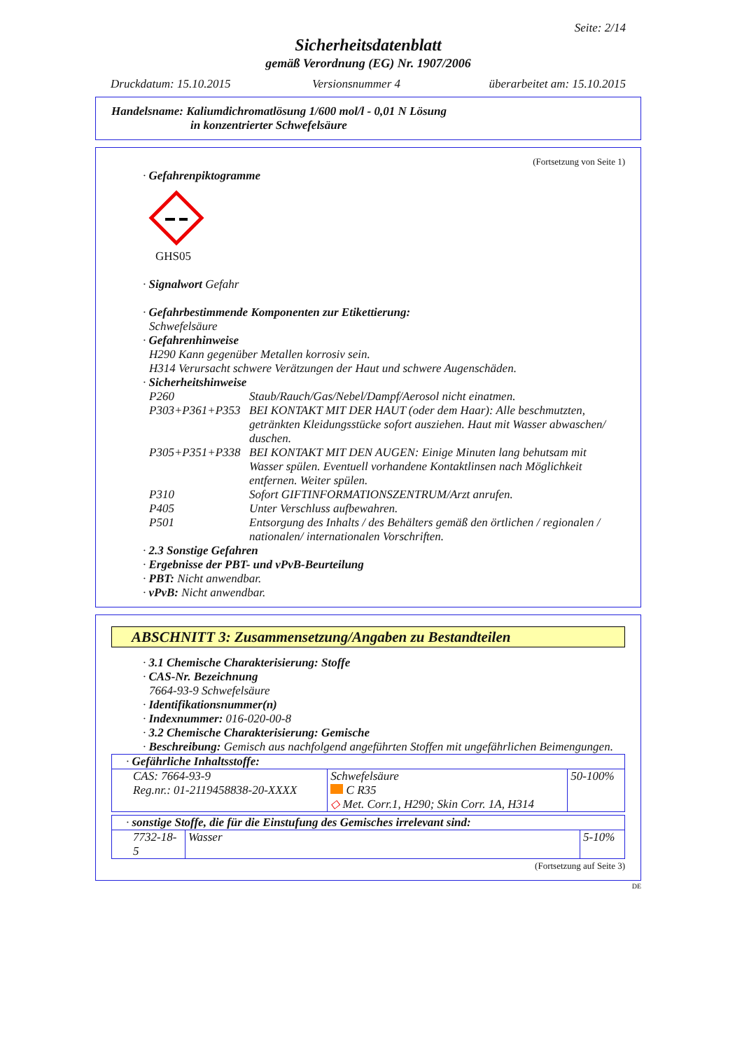Seite: 2/14
Sicherheitsdatenblatt
gemäß Verordnung (EG) Nr. 1907/2006
| Druckdatum: 15.10.2015 | Versionsnummer 4 | überarbeitet am: 15.10.2015 |
Handelsname: Kaliumdichromatlösung 1/600 mol/l - 0,01 N Lösung
in konzentrierter Schwefelsäure
(Fortsetzung von Seite 1)
· Gefahrenpiktogramme
GHS05
· Signalwort Gefahr
· Gefahrbestimmende Komponenten zur Etikettierung:
Schwefelsäure
· Gefahrenhinweise
H290 Kann gegenüber Metallen korrosiv sein.
H314 Verursacht schwere Verätzungen der Haut und schwere Augenschäden.
· Sicherheitshinweise
| P260 | Staub/Rauch/Gas/Nebel/Dampf/Aerosol nicht einatmen. |
| P303+P361+P353 | BEI KONTAKT MIT DER HAUT (oder dem Haar): Alle beschmutzten, getränkten Kleidungsstücke sofort ausziehen. Haut mit Wasser abwaschen/ duschen. |
| P305+P351+P338 | BEI KONTAKT MIT DEN AUGEN: Einige Minuten lang behutsam mit Wasser spülen. Eventuell vorhandene Kontaktlinsen nach Möglichkeit entfernen. Weiter spülen. |
| P310 | Sofort GIFTINFORMATIONSZENTRUM/Arzt anrufen. |
| P405 | Unter Verschluss aufbewahren. |
| P501 | Entsorgung des Inhalts / des Behälters gemäß den örtlichen / regionalen / nationalen/ internationalen Vorschriften. |
· 2.3 Sonstige Gefahren
· Ergebnisse der PBT- und vPvB-Beurteilung
· PBT: Nicht anwendbar.
· vPvB: Nicht anwendbar.
ABSCHNITT 3: Zusammensetzung/Angaben zu Bestandteilen
· 3.1 Chemische Charakterisierung: Stoffe
· CAS-Nr. Bezeichnung
7664-93-9 Schwefelsäure
· Identifikationsnummer(n)
· Indexnummer: 016-020-00-8
· 3.2 Chemische Charakterisierung: Gemische
· Beschreibung: Gemisch aus nachfolgend angeführten Stoffen mit ungefährlichen Beimengungen.
| · Gefährliche Inhaltsstoffe: | | |
| CAS: 7664-93-9 Reg.nr.: 01-2119458838-20-XXXX | Schwefelsäure C R35 ◇ Met. Corr.1, H290; Skin Corr. 1A, H314 | 50-100% |
| · sonstige Stoffe, die für die Einstufung des Gemisches irrelevant sind: | | |
| 7732-18-5 | Wasser | 5-10% |
(Fortsetzung auf Seite 3)
DE